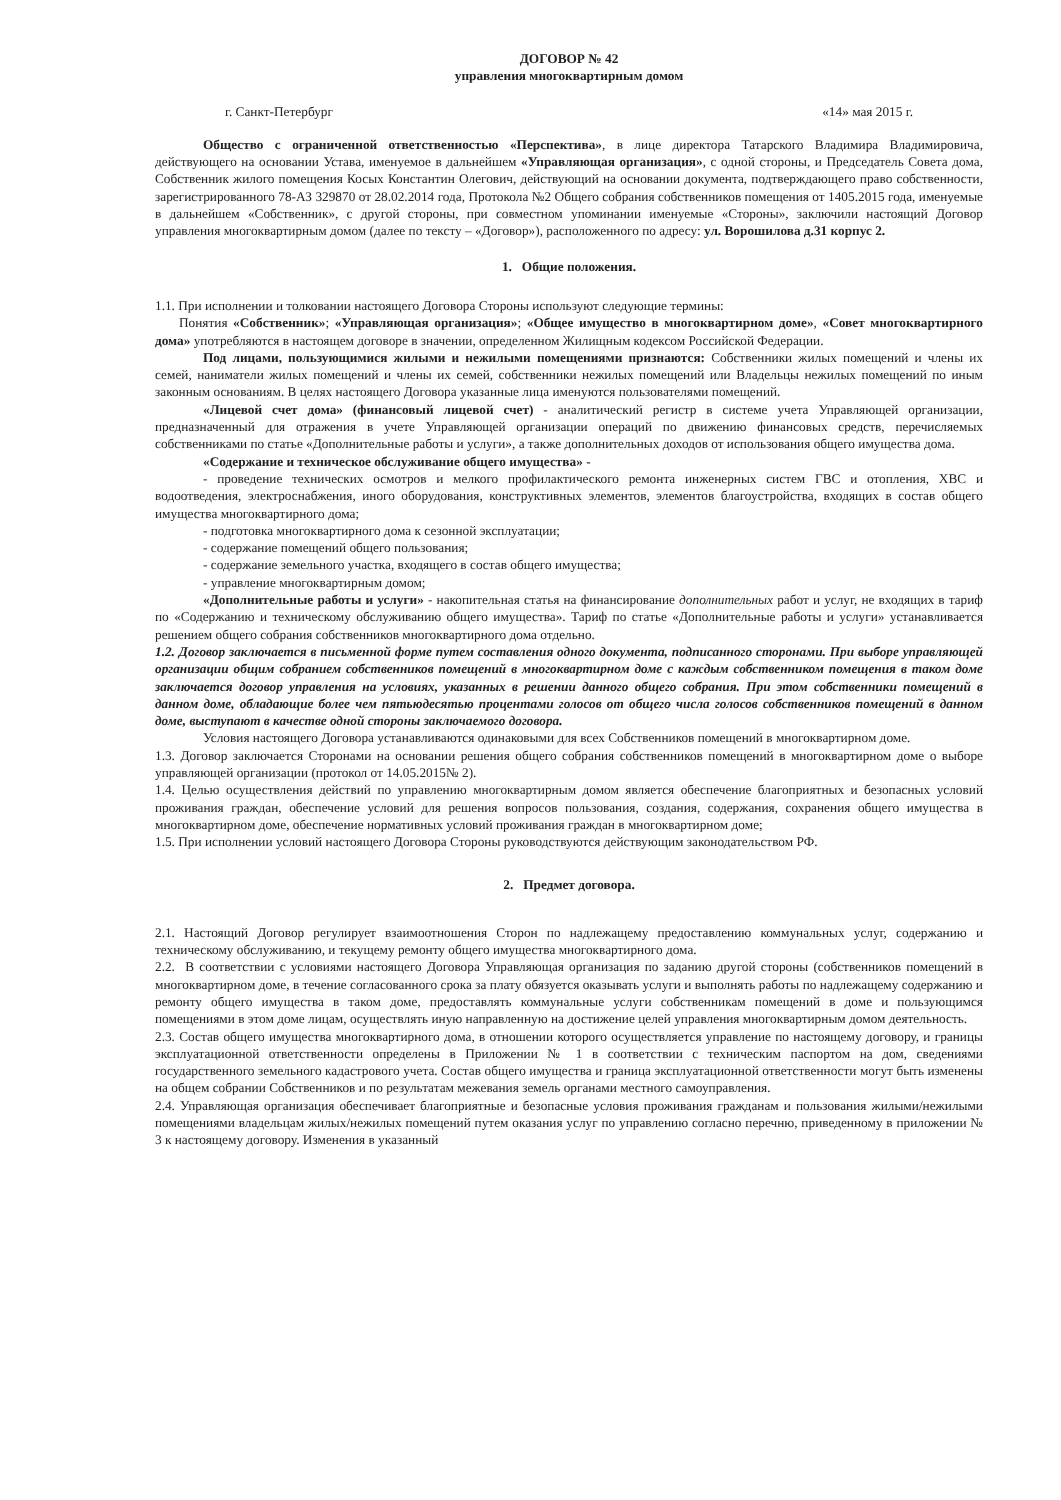ДОГОВОР № 42
управления многоквартирным домом
г. Санкт-Петербург «14» мая 2015 г.
Общество с ограниченной ответственностью «Перспектива», в лице директора Татарского Владимира Владимировича, действующего на основании Устава, именуемое в дальнейшем «Управляющая организация», с одной стороны, и Председатель Совета дома, Собственник жилого помещения Косых Константин Олегович, действующий на основании документа, подтверждающего право собственности, зарегистрированного 78-АЗ 329870 от 28.02.2014 года, Протокола №2 Общего собрания собственников помещения от 1405.2015 года, именуемые в дальнейшем «Собственник», с другой стороны, при совместном упоминании именуемые «Стороны», заключили настоящий Договор управления многоквартирным домом (далее по тексту – «Договор»), расположенного по адресу: ул. Ворошилова д.31 корпус 2.
1. Общие положения.
1.1. При исполнении и толковании настоящего Договора Стороны используют следующие термины:
Понятия «Собственник»; «Управляющая организация»; «Общее имущество в многоквартирном доме», «Совет многоквартирного дома» употребляются в настоящем договоре в значении, определенном Жилищным кодексом Российской Федерации.
Под лицами, пользующимися жилыми и нежилыми помещениями признаются: Собственники жилых помещений и члены их семей, наниматели жилых помещений и члены их семей, собственники нежилых помещений или Владельцы нежилых помещений по иным законным основаниям. В целях настоящего Договора указанные лица именуются пользователями помещений.
«Лицевой счет дома» (финансовый лицевой счет) - аналитический регистр в системе учета Управляющей организации, предназначенный для отражения в учете Управляющей организации операций по движению финансовых средств, перечисляемых собственниками по статье «Дополнительные работы и услуги», а также дополнительных доходов от использования общего имущества дома.
«Содержание и техническое обслуживание общего имущества» -
- проведение технических осмотров и мелкого профилактического ремонта инженерных систем ГВС и отопления, ХВС и водоотведения, электроснабжения, иного оборудования, конструктивных элементов, элементов благоустройства, входящих в состав общего имущества многоквартирного дома;
- подготовка многоквартирного дома к сезонной эксплуатации;
- содержание помещений общего пользования;
- содержание земельного участка, входящего в состав общего имущества;
- управление многоквартирным домом;
«Дополнительные работы и услуги» - накопительная статья на финансирование дополнительных работ и услуг, не входящих в тариф по «Содержанию и техническому обслуживанию общего имущества». Тариф по статье «Дополнительные работы и услуги» устанавливается решением общего собрания собственников многоквартирного дома отдельно.
1.2. Договор заключается в письменной форме путем составления одного документа, подписанного сторонами. При выборе управляющей организации общим собранием собственников помещений в многоквартирном доме с каждым собственником помещения в таком доме заключается договор управления на условиях, указанных в решении данного общего собрания. При этом собственники помещений в данном доме, обладающие более чем пятьюдесятью процентами голосов от общего числа голосов собственников помещений в данном доме, выступают в качестве одной стороны заключаемого договора.
Условия настоящего Договора устанавливаются одинаковыми для всех Собственников помещений в многоквартирном доме.
1.3. Договор заключается Сторонами на основании решения общего собрания собственников помещений в многоквартирном доме о выборе управляющей организации (протокол от 14.05.2015№ 2).
1.4. Целью осуществления действий по управлению многоквартирным домом является обеспечение благоприятных и безопасных условий проживания граждан, обеспечение условий для решения вопросов пользования, создания, содержания, сохранения общего имущества в многоквартирном доме, обеспечение нормативных условий проживания граждан в многоквартирном доме;
1.5. При исполнении условий настоящего Договора Стороны руководствуются действующим законодательством РФ.
2. Предмет договора.
2.1. Настоящий Договор регулирует взаимоотношения Сторон по надлежащему предоставлению коммунальных услуг, содержанию и техническому обслуживанию, и текущему ремонту общего имущества многоквартирного дома.
2.2. В соответствии с условиями настоящего Договора Управляющая организация по заданию другой стороны (собственников помещений в многоквартирном доме, в течение согласованного срока за плату обязуется оказывать услуги и выполнять работы по надлежащему содержанию и ремонту общего имущества в таком доме, предоставлять коммунальные услуги собственникам помещений в доме и пользующимся помещениями в этом доме лицам, осуществлять иную направленную на достижение целей управления многоквартирным домом деятельность.
2.3. Состав общего имущества многоквартирного дома, в отношении которого осуществляется управление по настоящему договору, и границы эксплуатационной ответственности определены в Приложении № 1 в соответствии с техническим паспортом на дом, сведениями государственного земельного кадастрового учета. Состав общего имущества и граница эксплуатационной ответственности могут быть изменены на общем собрании Собственников и по результатам межевания земель органами местного самоуправления.
2.4. Управляющая организация обеспечивает благоприятные и безопасные условия проживания гражданам и пользования жилыми/нежилыми помещениями владельцам жилых/нежилых помещений путем оказания услуг по управлению согласно перечню, приведенному в приложении № 3 к настоящему договору. Изменения в указанный